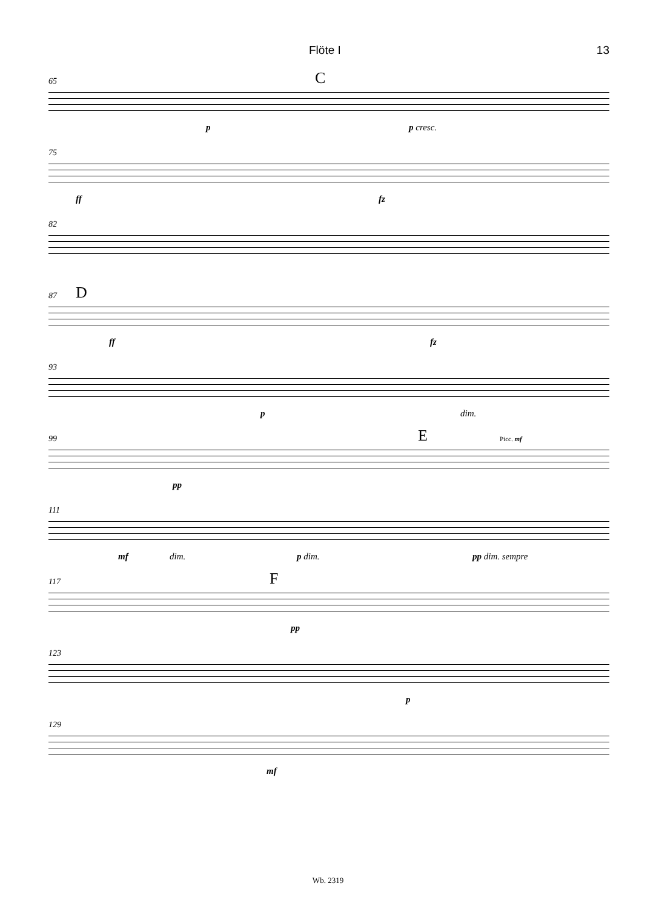Flöte I 13
65 C
p p cresc.
75
ff fz
82
87 D
ff fz
93
p dim.
99 E
pp
Picc. mf
111
mf dim. p dim. pp dim. sempre
117 F
pp
123
p
129
mf
Wb. 2319